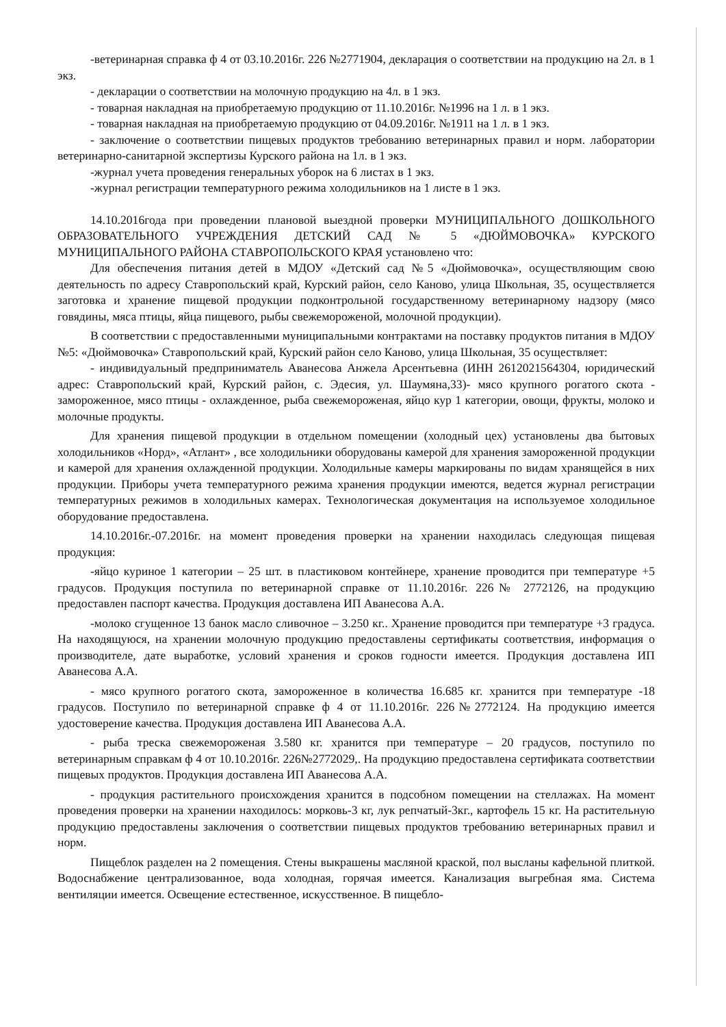-ветеринарная справка ф 4 от 03.10.2016г. 226 №2771904, декларация о соответствии на продукцию на 2л. в 1 экз.
- декларации о соответствии на молочную продукцию на 4л. в 1 экз.
- товарная накладная на приобретаемую продукцию от 11.10.2016г. №1996 на 1 л. в 1 экз.
- товарная накладная на приобретаемую продукцию от 04.09.2016г. №1911 на 1 л. в 1 экз.
- заключение о соответствии пищевых продуктов требованию ветеринарных правил и норм. лаборатории ветеринарно-санитарной экспертизы Курского района на 1л. в 1 экз.
-журнал учета проведения генеральных уборок на 6 листах в 1 экз.
-журнал регистрации температурного режима холодильников на 1 листе в 1 экз.
14.10.2016года при проведении плановой выездной проверки МУНИЦИПАЛЬНОГО ДОШКОЛЬНОГО ОБРАЗОВАТЕЛЬНОГО УЧРЕЖДЕНИЯ ДЕТСКИЙ САД № 5 «ДЮЙМОВОЧКА» КУРСКОГО МУНИЦИПАЛЬНОГО РАЙОНА СТАВРОПОЛЬСКОГО КРАЯ установлено что:
Для обеспечения питания детей в МДОУ «Детский сад №5 «Дюймовочка», осуществляющим свою деятельность по адресу Ставропольский край, Курский район, село Каново, улица Школьная, 35, осуществляется заготовка и хранение пищевой продукции подконтрольной государственному ветеринарному надзору (мясо говядины, мяса птицы, яйца пищевого, рыбы свежемороженой, молочной продукции).
В соответствии с предоставленными муниципальными контрактами на поставку продуктов питания в МДОУ №5: «Дюймовочка» Ставропольский край, Курский район село Каново, улица Школьная, 35 осуществляет:
- индивидуальный предприниматель Аванесова Анжела Арсентьевна (ИНН 2612021564304, юридический адрес: Ставропольский край, Курский район, с. Эдесия, ул. Шаумяна,33)- мясо крупного рогатого скота - замороженное, мясо птицы - охлажденное, рыба свежемороженая, яйцо кур 1 категории, овощи, фрукты, молоко и молочные продукты.
Для хранения пищевой продукции в отдельном помещении (холодный цех) установлены два бытовых холодильников «Норд», «Атлант» , все холодильники оборудованы камерой для хранения замороженной продукции и камерой для хранения охлажденной продукции. Холодильные камеры маркированы по видам хранящейся в них продукции. Приборы учета температурного режима хранения продукции имеются, ведется журнал регистрации температурных режимов в холодильных камерах. Технологическая документация на используемое холодильное оборудование предоставлена.
14.10.2016г.-07.2016г. на момент проведения проверки на хранении находилась следующая пищевая продукция:
-яйцо куриное 1 категории – 25 шт. в пластиковом контейнере, хранение проводится при температуре +5 градусов. Продукция поступила по ветеринарной справке от 11.10.2016г. 226№ 2772126, на продукцию предоставлен паспорт качества. Продукция доставлена ИП Аванесова А.А.
-молоко сгущенное 13 банок масло сливочное – 3.250 кг.. Хранение проводится при температуре +3 градуса. На находящуюся, на хранении молочную продукцию предоставлены сертификаты соответствия, информация о производителе, дате выработке, условий хранения и сроков годности имеется. Продукция доставлена ИП Аванесова А.А.
- мясо крупного рогатого скота, замороженное в количества 16.685 кг. хранится при температуре -18 градусов. Поступило по ветеринарной справке ф 4 от 11.10.2016г. 226№2772124. На продукцию имеется удостоверение качества. Продукция доставлена ИП Аванесова А.А.
- рыба треска свежемороженая 3.580 кг. хранится при температуре – 20 градусов, поступило по ветеринарным справкам ф 4 от 10.10.2016г. 226№2772029,. На продукцию предоставлена сертификата соответствии пищевых продуктов. Продукция доставлена ИП Аванесова А.А.
- продукция растительного происхождения хранится в подсобном помещении на стеллажах. На момент проведения проверки на хранении находилось: морковь-3 кг, лук репчатый-3кг., картофель 15 кг. На растительную продукцию предоставлены заключения о соответствии пищевых продуктов требованию ветеринарных правил и норм.
Пищеблок разделен на 2 помещения. Стены выкрашены масляной краской, пол высланы кафельной плиткой. Водоснабжение централизованное, вода холодная, горячая имеется. Канализация выгребная яма. Система вентиляции имеется. Освещение естественное, искусственное. В пищебло-